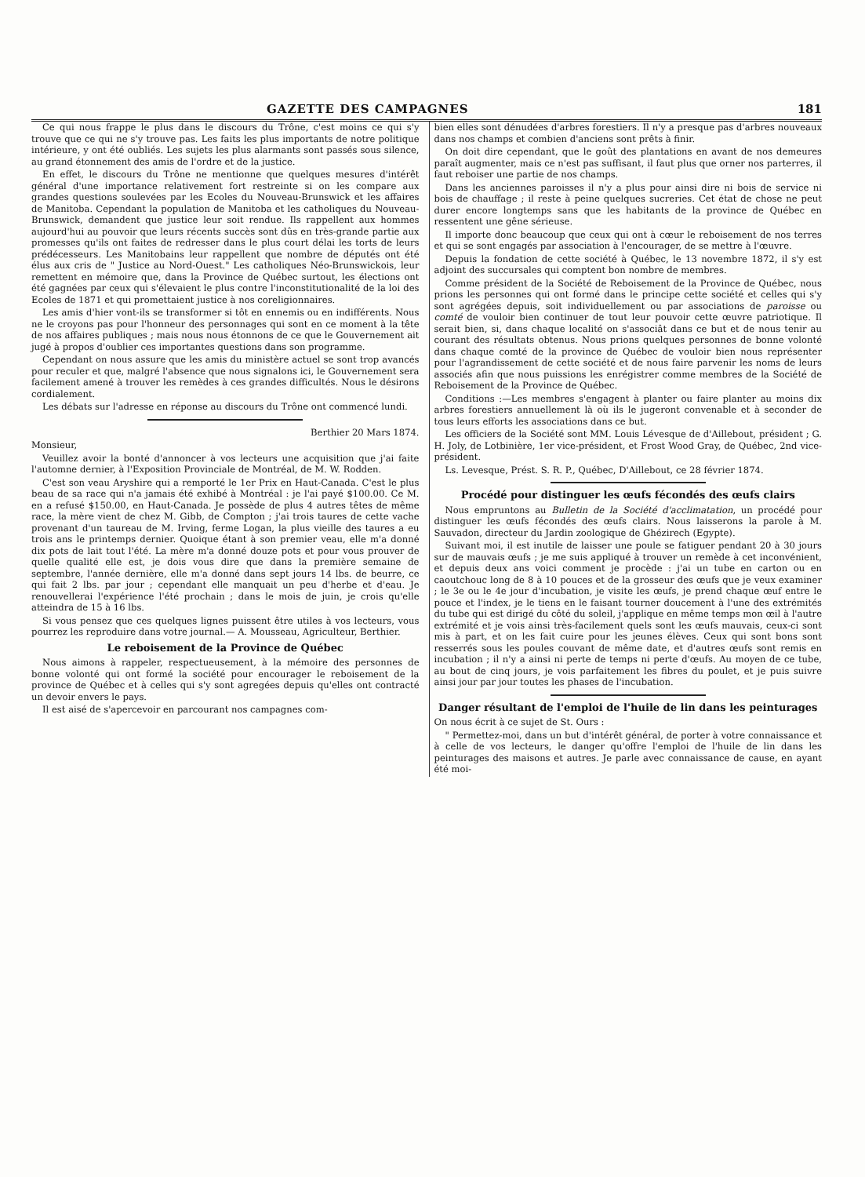GAZETTE DES CAMPAGNES 181
Ce qui nous frappe le plus dans le discours du Trône, c'est moins ce qui s'y trouve que ce qui ne s'y trouve pas. Les faits les plus importants de notre politique intérieure, y ont été oubliés. Les sujets les plus alarmants sont passés sous silence, au grand étonnement des amis de l'ordre et de la justice.
En effet, le discours du Trône ne mentionne que quelques mesures d'intérêt général d'une importance relativement fort restreinte si on les compare aux grandes questions soulevées par les Ecoles du Nouveau-Brunswick et les affaires de Manitoba. Cependant la population de Manitoba et les catholiques du Nouveau-Brunswick, demandent que justice leur soit rendue. Ils rappellent aux hommes aujourd'hui au pouvoir que leurs récents succès sont dûs en très-grande partie aux promesses qu'ils ont faites de redresser dans le plus court délai les torts de leurs prédécesseurs. Les Manitobains leur rappellent que nombre de députés ont été élus aux cris de " Justice au Nord-Ouest." Les catholiques Néo-Brunswickois, leur remettent en mémoire que, dans la Province de Québec surtout, les élections ont été gagnées par ceux qui s'élevaient le plus contre l'inconstitutionalité de la loi des Ecoles de 1871 et qui promettaient justice à nos coreligionnaires.
Les amis d'hier vont-ils se transformer si tôt en ennemis ou en indifférents. Nous ne le croyons pas pour l'honneur des personnages qui sont en ce moment à la tête de nos affaires publiques ; mais nous nous étonnons de ce que le Gouvernement ait jugé à propos d'oublier ces importantes questions dans son programme.
Cependant on nous assure que les amis du ministère actuel se sont trop avancés pour reculer et que, malgré l'absence que nous signalons ici, le Gouvernement sera facilement amené à trouver les remèdes à ces grandes difficultés. Nous le désirons cordialement.
Les débats sur l'adresse en réponse au discours du Trône ont commencé lundi.
Berthier 20 Mars 1874.
Monsieur,
Veuillez avoir la bonté d'annoncer à vos lecteurs une acquisition que j'ai faite l'automne dernier, à l'Exposition Provinciale de Montréal, de M. W. Rodden.
C'est son veau Aryshire qui a remporté le 1er Prix en Haut-Canada. C'est le plus beau de sa race qui n'a jamais été exhibé à Montréal : je l'ai payé $100.00. Ce M. en a refusé $150.00, en Haut-Canada. Je possède de plus 4 autres têtes de même race, la mère vient de chez M. Gibb, de Compton ; j'ai trois taures de cette vache provenant d'un taureau de M. Irving, ferme Logan, la plus vieille des taures a eu trois ans le printemps dernier. Quoique étant à son premier veau, elle m'a donné dix pots de lait tout l'été. La mère m'a donné douze pots et pour vous prouver de quelle qualité elle est, je dois vous dire que dans la première semaine de septembre, l'année dernière, elle m'a donné dans sept jours 14 lbs. de beurre, ce qui fait 2 lbs. par jour ; cependant elle manquait un peu d'herbe et d'eau. Je renouvellerai l'expérience l'été prochain ; dans le mois de juin, je crois qu'elle atteindra de 15 à 16 lbs.
Si vous pensez que ces quelques lignes puissent être utiles à vos lecteurs, vous pourrez les reproduire dans votre journal.— A. Mousseau, Agriculteur, Berthier.
Le reboisement de la Province de Québec
Nous aimons à rappeler, respectueusement, à la mémoire des personnes de bonne volonté qui ont formé la société pour encourager le reboisement de la province de Québec et à celles qui s'y sont agregées depuis qu'elles ont contracté un devoir envers le pays.
Il est aisé de s'apercevoir en parcourant nos campagnes com-
bien elles sont dénudées d'arbres forestiers. Il n'y a presque pas d'arbres nouveaux dans nos champs et combien d'anciens sont prêts à finir.
On doit dire cependant, que le goût des plantations en avant de nos demeures paraît augmenter, mais ce n'est pas suffisant, il faut plus que orner nos parterres, il faut reboiser une partie de nos champs.
Dans les anciennes paroisses il n'y a plus pour ainsi dire ni bois de service ni bois de chauffage ; il reste à peine quelques sucreries. Cet état de chose ne peut durer encore longtemps sans que les habitants de la province de Québec en ressentent une gêne sérieuse.
Il importe donc beaucoup que ceux qui ont à cœur le reboisement de nos terres et qui se sont engagés par association à l'encourager, de se mettre à l'œuvre.
Depuis la fondation de cette société à Québec, le 13 novembre 1872, il s'y est adjoint des succursales qui comptent bon nombre de membres.
Comme président de la Société de Reboisement de la Province de Québec, nous prions les personnes qui ont formé dans le principe cette société et celles qui s'y sont agrégées depuis, soit individuellement ou par associations de paroisse ou comté de vouloir bien continuer de tout leur pouvoir cette œuvre patriotique. Il serait bien, si, dans chaque localité on s'associât dans ce but et de nous tenir au courant des résultats obtenus. Nous prions quelques personnes de bonne volonté dans chaque comté de la province de Québec de vouloir bien nous représenter pour l'agrandissement de cette société et de nous faire parvenir les noms de leurs associés afin que nous puissions les enrégistrer comme membres de la Société de Reboisement de la Province de Québec.
Conditions :—Les membres s'engagent à planter ou faire planter au moins dix arbres forestiers annuellement là où ils le jugeront convenable et à seconder de tous leurs efforts les associations dans ce but.
Les officiers de la Société sont MM. Louis Lévesque de d'Aillebout, président ; G. H. Joly, de Lotbinière, 1er vice-président, et Frost Wood Gray, de Québec, 2nd vice-président.
Ls. Levesque, Prést. S. R. P., Québec, D'Aillebout, ce 28 février 1874.
Procédé pour distinguer les œufs fécondés des œufs clairs
Nous empruntons au Bulletin de la Société d'acclimatation, un procédé pour distinguer les œufs fécondés des œufs clairs. Nous laisserons la parole à M. Sauvadon, directeur du Jardin zoologique de Ghézirech (Egypte).
Suivant moi, il est inutile de laisser une poule se fatiguer pendant 20 à 30 jours sur de mauvais œufs ; je me suis appliqué à trouver un remède à cet inconvénient, et depuis deux ans voici comment je procède : j'ai un tube en carton ou en caoutchouc long de 8 à 10 pouces et de la grosseur des œufs que je veux examiner ; le 3e ou le 4e jour d'incubation, je visite les œufs, je prend chaque œuf entre le pouce et l'index, je le tiens en le faisant tourner doucement à l'une des extrémités du tube qui est dirigé du côté du soleil, j'applique en même temps mon œil à l'autre extrémité et je vois ainsi très-facilement quels sont les œufs mauvais, ceux-ci sont mis à part, et on les fait cuire pour les jeunes élèves. Ceux qui sont bons sont resserrés sous les poules couvant de même date, et d'autres œufs sont remis en incubation ; il n'y a ainsi ni perte de temps ni perte d'œufs. Au moyen de ce tube, au bout de cinq jours, je vois parfaitement les fibres du poulet, et je puis suivre ainsi jour par jour toutes les phases de l'incubation.
Danger résultant de l'emploi de l'huile de lin dans les peinturages
On nous écrit à ce sujet de St. Ours :
" Permettez-moi, dans un but d'intérêt général, de porter à votre connaissance et à celle de vos lecteurs, le danger qu'offre l'emploi de l'huile de lin dans les peinturages des maisons et autres. Je parle avec connaissance de cause, en ayant été moi-